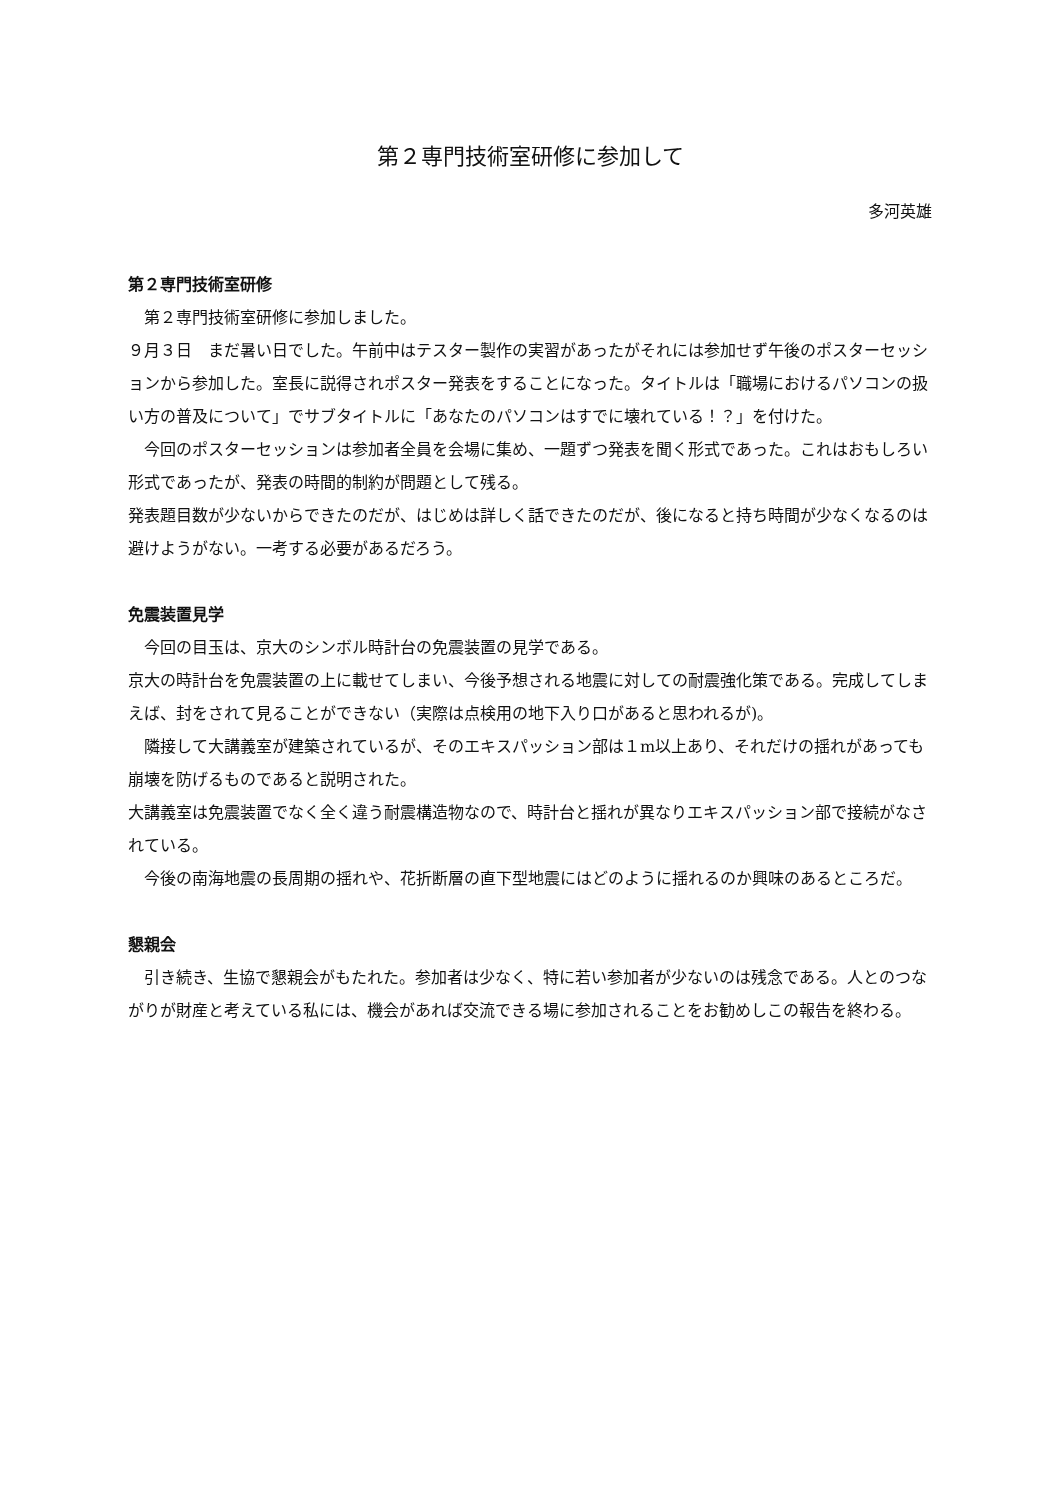第２専門技術室研修に参加して
多河英雄
第２専門技術室研修
　第２専門技術室研修に参加しました。
９月３日　まだ暑い日でした。午前中はテスター製作の実習があったがそれには参加せず午後のポスターセッションから参加した。室長に説得されポスター発表をすることになった。タイトルは「職場におけるパソコンの扱い方の普及について」でサブタイトルに「あなたのパソコンはすでに壊れている！？」を付けた。
　今回のポスターセッションは参加者全員を会場に集め、一題ずつ発表を聞く形式であった。これはおもしろい形式であったが、発表の時間的制約が問題として残る。
発表題目数が少ないからできたのだが、はじめは詳しく話できたのだが、後になると持ち時間が少なくなるのは避けようがない。一考する必要があるだろう。
免震装置見学
　今回の目玉は、京大のシンボル時計台の免震装置の見学である。
京大の時計台を免震装置の上に載せてしまい、今後予想される地震に対しての耐震強化策である。完成してしまえば、封をされて見ることができない（実際は点検用の地下入り口があると思われるが)。
　隣接して大講義室が建築されているが、そのエキスパッション部は１m以上あり、それだけの揺れがあっても崩壊を防げるものであると説明された。
大講義室は免震装置でなく全く違う耐震構造物なので、時計台と揺れが異なりエキスパッション部で接続がなされている。
　今後の南海地震の長周期の揺れや、花折断層の直下型地震にはどのように揺れるのか興味のあるところだ。
懇親会
　引き続き、生協で懇親会がもたれた。参加者は少なく、特に若い参加者が少ないのは残念である。人とのつながりが財産と考えている私には、機会があれば交流できる場に参加されることをお勧めしこの報告を終わる。